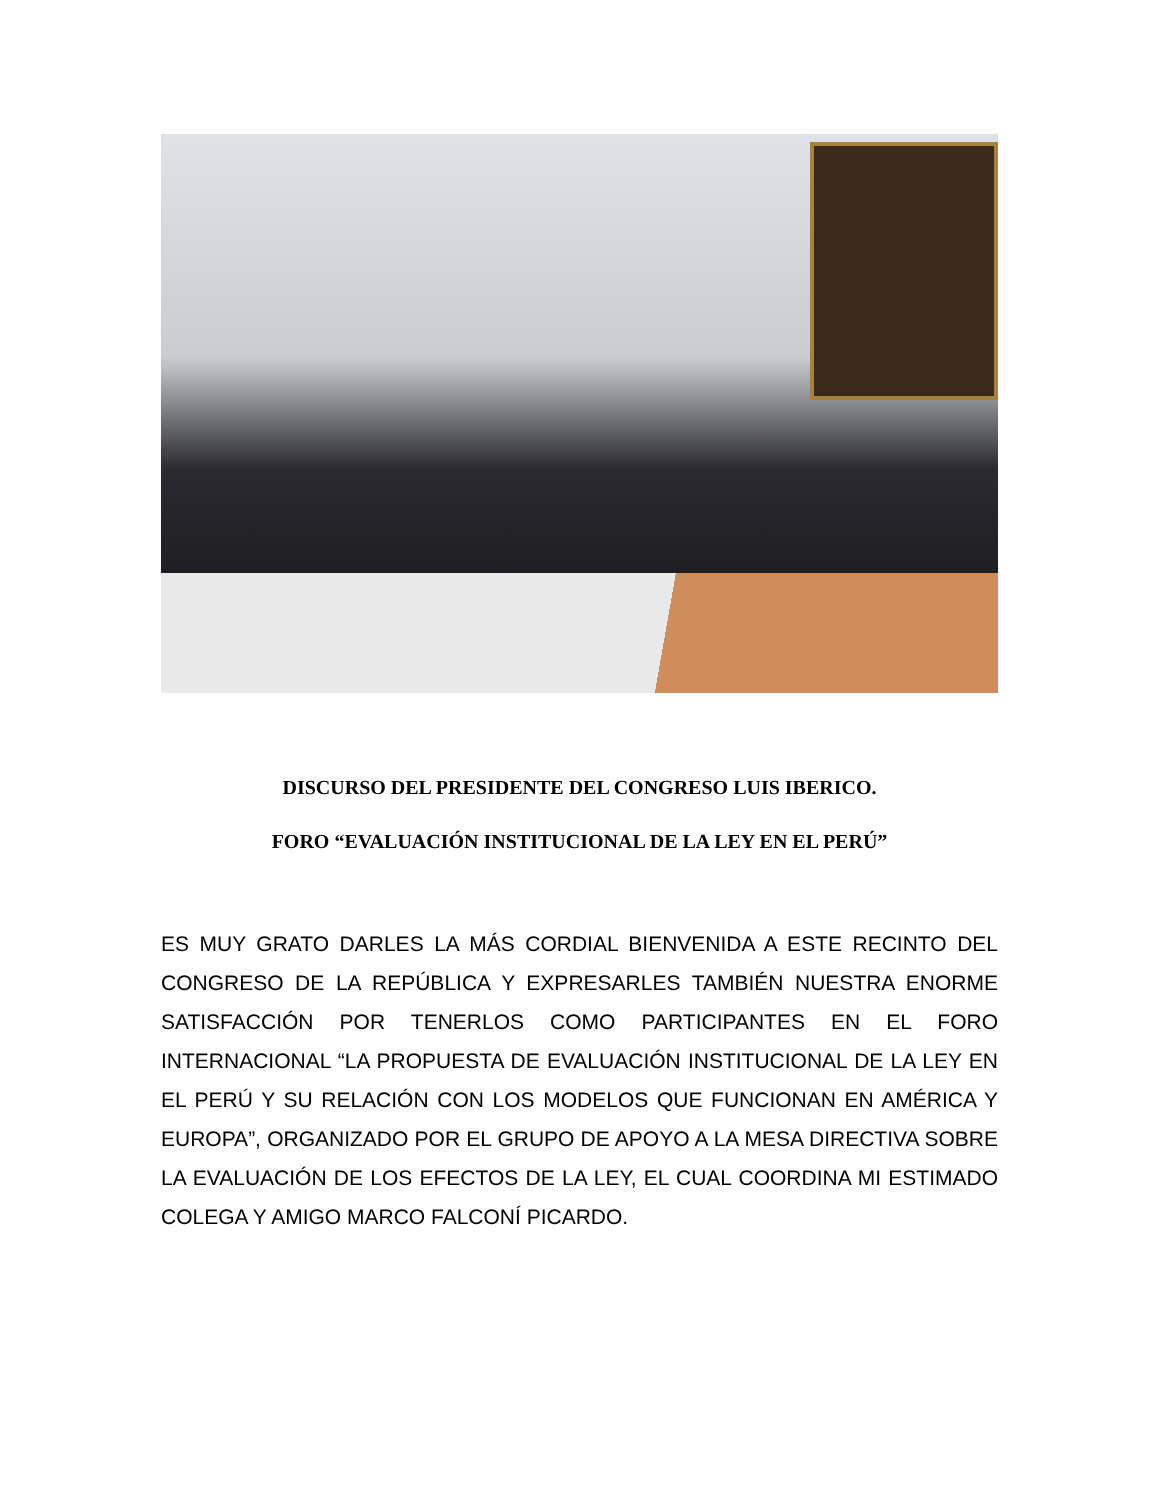DISCURSO DEL PRESIDENTE DEL CONGRESO LUIS IBERICO.
FORO “EVALUACIÓN INSTITUCIONAL DE LA LEY EN EL PERÚ”
ES MUY GRATO DARLES LA MÁS CORDIAL BIENVENIDA A ESTE RECINTO DEL CONGRESO DE LA REPÚBLICA Y EXPRESARLES TAMBIÉN NUESTRA ENORME SATISFACCIÓN POR TENERLOS COMO PARTICIPANTES EN EL FORO INTERNACIONAL “LA PROPUESTA DE EVALUACIÓN INSTITUCIONAL DE LA LEY EN EL PERÚ Y SU RELACIÓN CON LOS MODELOS QUE FUNCIONAN EN AMÉRICA Y EUROPA”, ORGANIZADO POR EL GRUPO DE APOYO A LA MESA DIRECTIVA SOBRE LA EVALUACIÓN DE LOS EFECTOS DE LA LEY, EL CUAL COORDINA MI ESTIMADO COLEGA Y AMIGO MARCO FALCONÍ PICARDO.